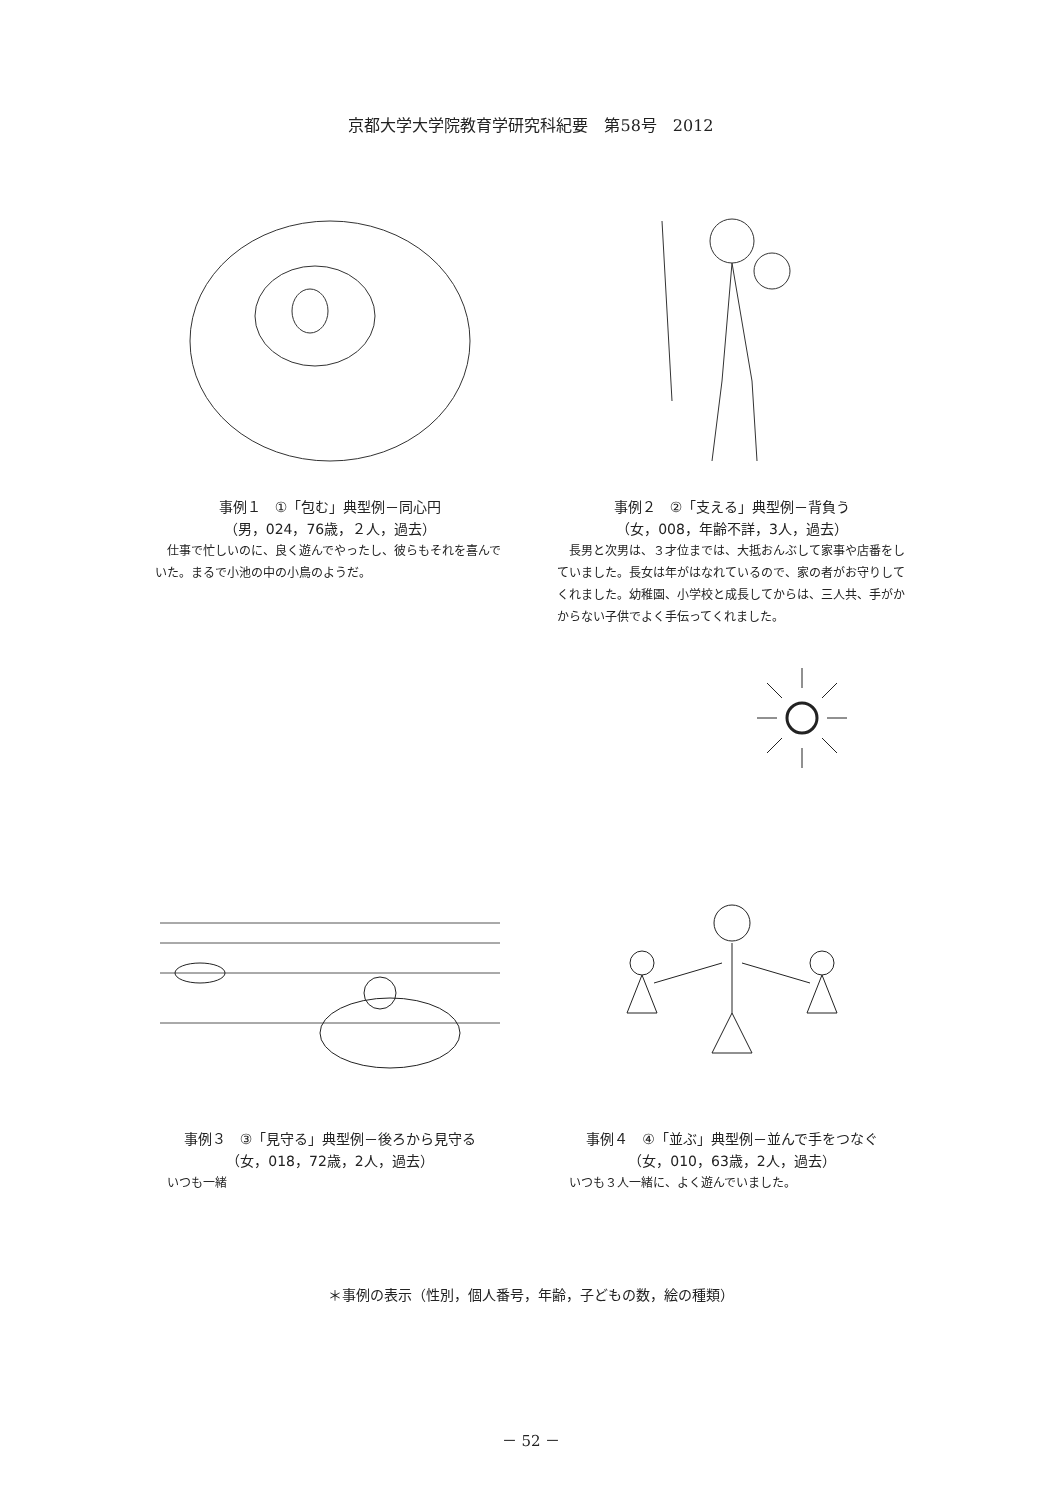京都大学大学院教育学研究科紀要　第58号　2012
事例１　①「包む」典型例－同心円
（男，024，76歳，２人，過去）
仕事で忙しいのに、良く遊んでやったし、彼らもそれを喜んでいた。まるで小池の中の小鳥のようだ。
事例２　②「支える」典型例－背負う
（女，008，年齢不詳，3人，過去）
長男と次男は、３才位までは、大抵おんぶして家事や店番をしていました。長女は年がはなれているので、家の者がお守りしてくれました。幼稚園、小学校と成長してからは、三人共、手がかからない子供でよく手伝ってくれました。
事例３　③「見守る」典型例－後ろから見守る
（女，018，72歳，2人，過去）
いつも一緒
事例４　④「並ぶ」典型例－並んで手をつなぐ
（女，010，63歳，2人，過去）
いつも３人一緒に、よく遊んでいました。
＊事例の表示（性別，個人番号，年齢，子どもの数，絵の種類）
－ 52 －